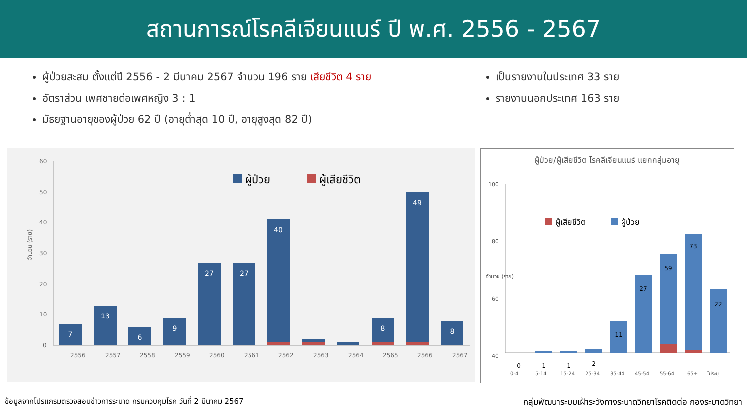สถานการณ์โรคลีเจียนแนร์ ปี พ.ศ. 2556 - 2567
ผู้ป่วยสะสม ตั้งแต่ปี 2556 - 2 มีนาคม 2567 จำนวน 196 ราย เสียชีวิต 4 ราย
อัตราส่วน เพศชายต่อเพศหญิง 3 : 1
มัธยฐานอายุของผู้ป่วย 62 ปี (อายุต่ำสุด 10 ปี, อายุสูงสุด 82 ปี)
เป็นรายงานในประเทศ 33 ราย
รายงานนอกประเทศ 163 ราย
จำนวน (ราย)
60
50
40
30
20
10
0
ผู้ป่วย
ผู้เสียชีวิต
7
13
6
9
27
27
40
8
49
8
2556
2557
2558
2559
2560
2561
2562
2563
2564
2565
2566
2567
ผู้ป่วย/ผู้เสียชีวิต โรคลีเจียนแนร์ แยกกลุ่มอายุ
จำนวน (ราย)
100
80
60
40
ผู้เสียชีวิต
ผู้ป่วย
0
1
1
2
11
27
59
73
22
0-4
5-14
15-24
25-34
35-44
45-54
55-64
65+
ไม่ระบุ
ข้อมูลจากโปรแกรมตรวจสอบข่าวการระบาด กรมควบคุมโรค วันที่ 2 มีนาคม 2567 กลุ่มพัฒนาระบบเฝ้าระวังทางระบาดวิทยาโรคติดต่อ กองระบาดวิทยา